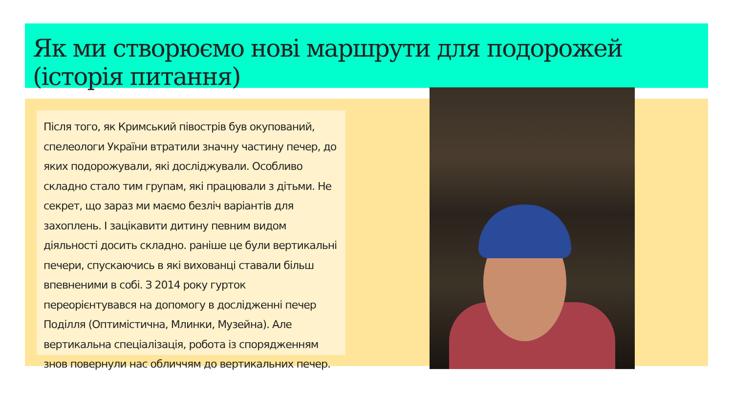Як ми створюємо нові маршрути для подорожей (історія питання)
Після того, як Кримський півострів був окупований, спелеологи України втратили значну частину печер, до яких подорожували, які досліджували. Особливо складно стало тим групам, які працювали з дітьми. Не секрет, що зараз ми маємо безліч варіантів для захоплень. І зацікавити дитину певним видом діяльності досить складно. раніше це були вертикальні печери, спускаючись в які вихованці ставали більш впевненими в собі. З 2014 року гурток переорієнтувався на допомогу в дослідженні печер Поділля (Оптимістична, Млинки, Музейна). Але вертикальна спеціалізація, робота із спорядженням знов повернули нас обличчям до вертикальних печер.